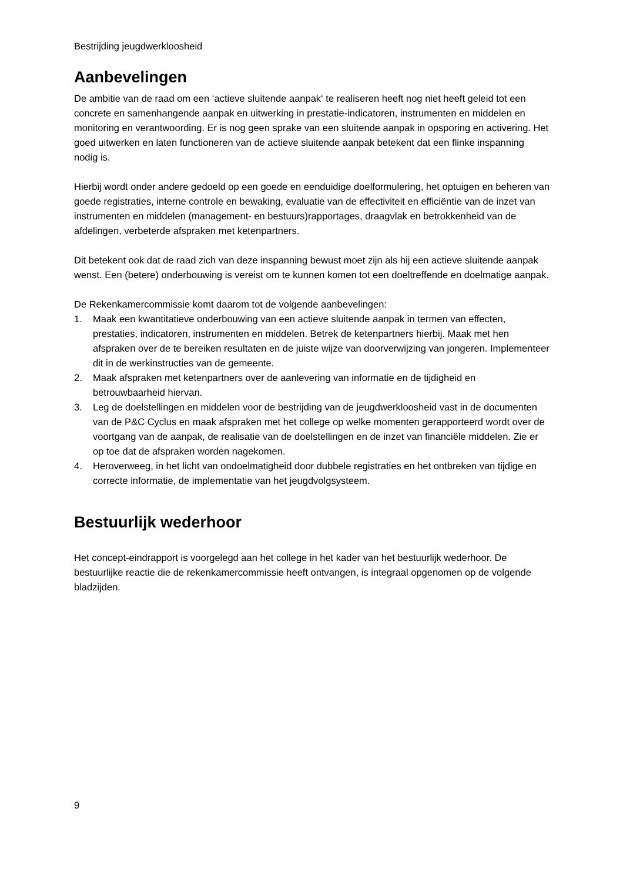Bestrijding jeugdwerkloosheid
Aanbevelingen
De ambitie van de raad om een ‘actieve sluitende aanpak‘ te realiseren heeft nog niet heeft geleid tot een concrete en samenhangende aanpak en uitwerking in prestatie-indicatoren, instrumenten en middelen en monitoring en verantwoording. Er is nog geen sprake van een sluitende aanpak in opsporing en activering. Het goed uitwerken en laten functioneren van de actieve sluitende aanpak betekent dat een flinke inspanning nodig is.
Hierbij wordt onder andere gedoeld op een goede en eenduidige doelformulering, het optuigen en beheren van goede registraties, interne controle en bewaking, evaluatie van de effectiviteit en efficiëntie van de inzet van instrumenten en middelen (management- en bestuurs)rapportages, draagvlak en betrokkenheid van de afdelingen, verbeterde afspraken met ketenpartners.
Dit betekent ook dat de raad zich van deze inspanning bewust moet zijn als hij een actieve sluitende aanpak wenst. Een (betere) onderbouwing is vereist om te kunnen komen tot een doeltreffende en doelmatige aanpak.
De Rekenkamercommissie komt daarom tot de volgende aanbevelingen:
1. Maak een kwantitatieve onderbouwing van een actieve sluitende aanpak in termen van effecten, prestaties, indicatoren, instrumenten en middelen. Betrek de ketenpartners hierbij. Maak met hen afspraken over de te bereiken resultaten en de juiste wijze van doorverwijzing van jongeren. Implementeer dit in de werkinstructies van de gemeente.
2. Maak afspraken met ketenpartners over de aanlevering van informatie en de tijdigheid en betrouwbaarheid hiervan.
3. Leg de doelstellingen en middelen voor de bestrijding van de jeugdwerkloosheid vast in de documenten van de P&C Cyclus en maak afspraken met het college op welke momenten gerapporteerd wordt over de voortgang van de aanpak, de realisatie van de doelstellingen en de inzet van financiële middelen. Zie er op toe dat de afspraken worden nagekomen.
4. Heroverweeg, in het licht van ondoelmatigheid door dubbele registraties en het ontbreken van tijdige en correcte informatie, de implementatie van het jeugdvolgsysteem.
Bestuurlijk wederhoor
Het concept-eindrapport is voorgelegd aan het college in het kader van het bestuurlijk wederhoor. De bestuurlijke reactie die de rekenkamercommissie heeft ontvangen, is integraal opgenomen op de volgende bladzijden.
9